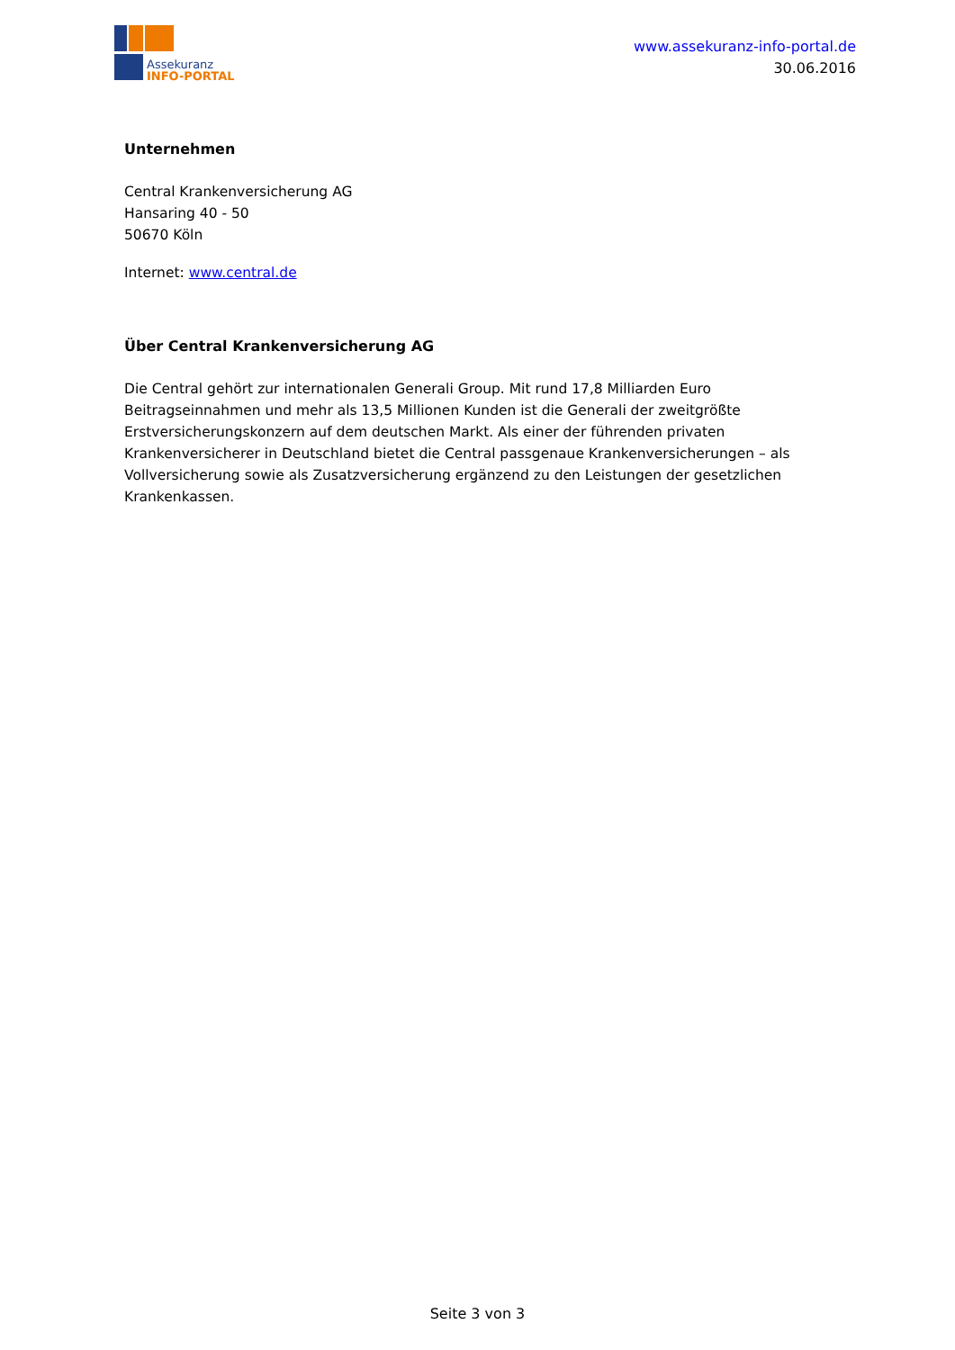Assekuranz
INFO-PORTAL
www.assekuranz-info-portal.de
30.06.2016
Unternehmen
Central Krankenversicherung AG
Hansaring 40 - 50
50670 Köln
Internet: www.central.de
Über Central Krankenversicherung AG
Die Central gehört zur internationalen Generali Group. Mit rund 17,8 Milliarden Euro Beitragseinnahmen und mehr als 13,5 Millionen Kunden ist die Generali der zweitgrößte Erstversicherungskonzern auf dem deutschen Markt. Als einer der führenden privaten Krankenversicherer in Deutschland bietet die Central passgenaue Krankenversicherungen – als Vollversicherung sowie als Zusatzversicherung ergänzend zu den Leistungen der gesetzlichen Krankenkassen.
Seite 3 von 3